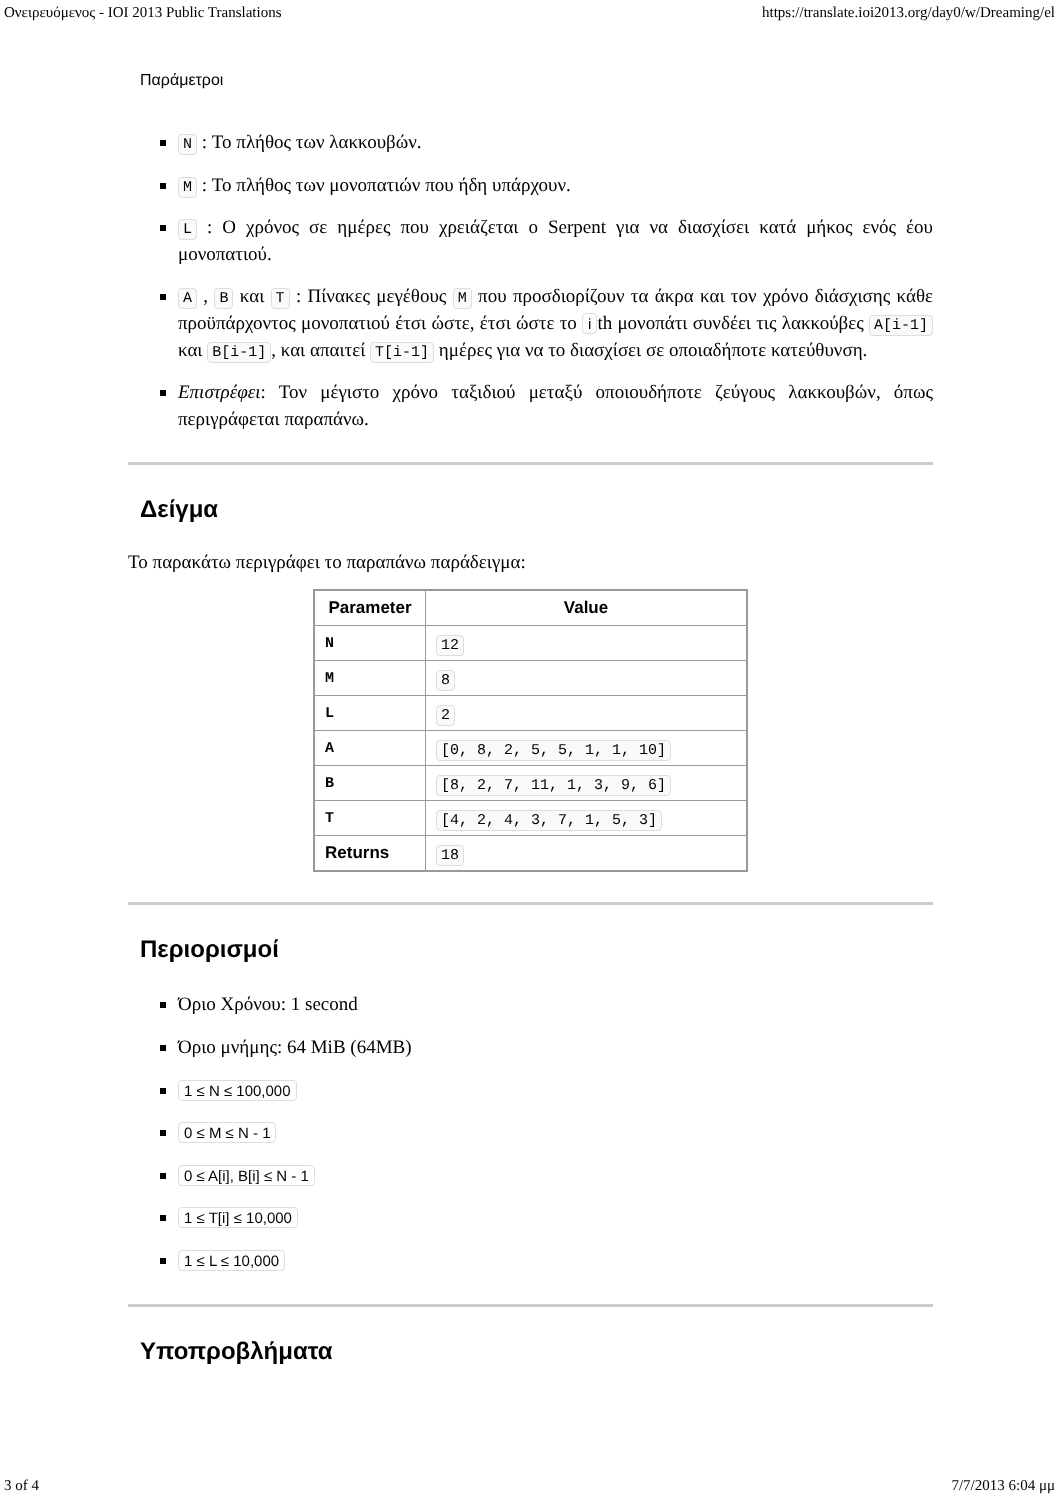Ονειρευόμενος - IOI 2013 Public Translations https://translate.ioi2013.org/day0/w/Dreaming/el
Παράμετροι
N : Το πλήθος των λακκουβών.
M : Το πλήθος των μονοπατιών που ήδη υπάρχουν.
L : Ο χρόνος σε ημέρες που χρειάζεται ο Serpent για να διασχίσει κατά μήκος ενός έου μονοπατιού.
A , B και T : Πίνακες μεγέθους M που προσδιορίζουν τα άκρα και τον χρόνο διάσχισης κάθε προϋπάρχοντος μονοπατιού έτσι ώστε, έτσι ώστε το i th μονοπάτι συνδέει τις λακκούβες A[i-1] και B[i-1], και απαιτεί T[i-1] ημέρες για να το διασχίσει σε οποιαδήποτε κατεύθυνση.
Επιστρέφει: Τον μέγιστο χρόνο ταξιδιού μεταξύ οποιουδήποτε ζεύγους λακκουβών, όπως περιγράφεται παραπάνω.
Δείγμα
Το παρακάτω περιγράφει το παραπάνω παράδειγμα:
| Parameter | Value |
| --- | --- |
| N | 12 |
| M | 8 |
| L | 2 |
| A | [0, 8, 2, 5, 5, 1, 1, 10] |
| B | [8, 2, 7, 11, 1, 3, 9, 6] |
| T | [4, 2, 4, 3, 7, 1, 5, 3] |
| Returns | 18 |
Περιορισμοί
Όριο Χρόνου: 1 second
Όριο μνήμης: 64 MiB (64MB)
1 ≤ N ≤ 100,000
0 ≤ M ≤ N - 1
0 ≤ A[i], B[i] ≤ N - 1
1 ≤ T[i] ≤ 10,000
1 ≤ L ≤ 10,000
Υποπροβλήματα
3 of 4 7/7/2013 6:04 μμ